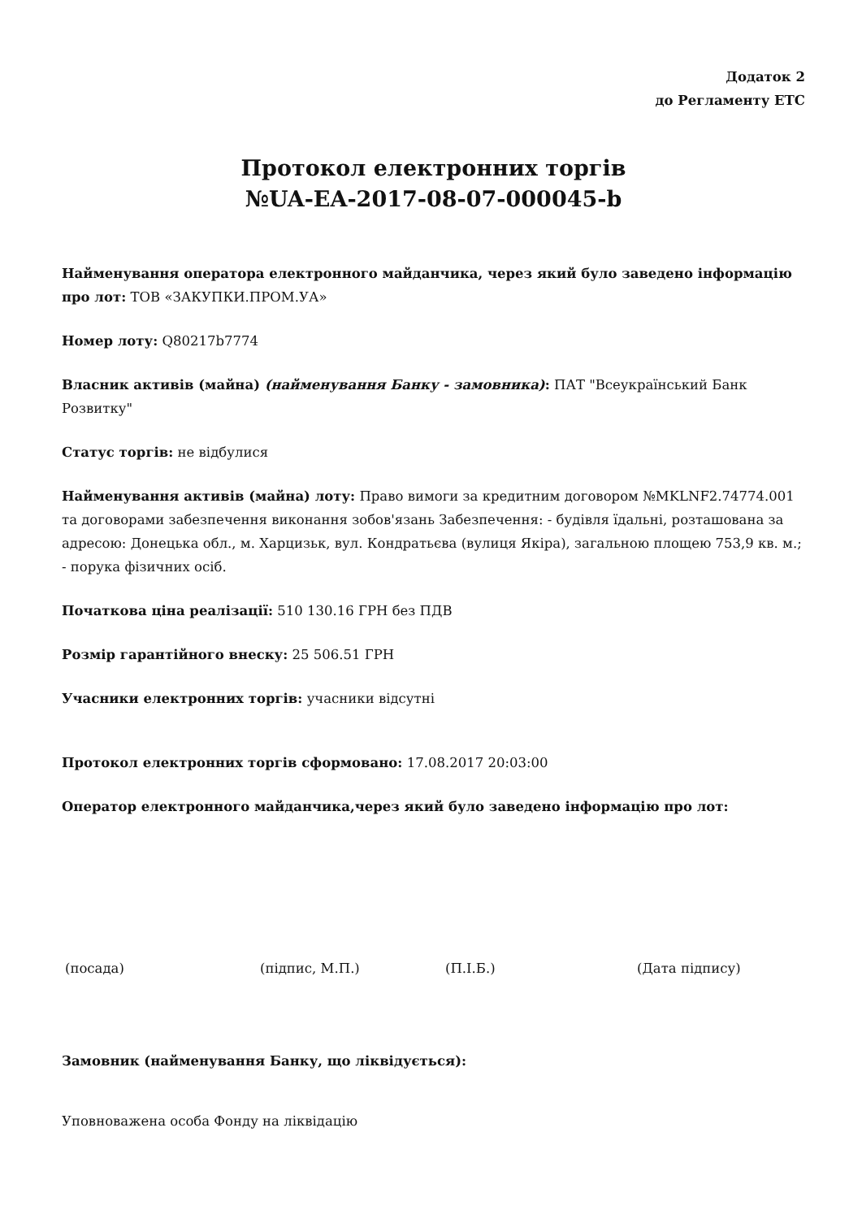Додаток 2
до Регламенту ЕТС
Протокол електронних торгів
№UA-EA-2017-08-07-000045-b
Найменування оператора електронного майданчика, через який було заведено інформацію про лот: ТОВ «ЗАКУПКИ.ПРОМ.УА»
Номер лоту: Q80217b7774
Власник активів (майна) (найменування Банку - замовника): ПАТ "Всеукраїнський Банк Розвитку"
Статус торгів: не відбулися
Найменування активів (майна) лоту: Право вимоги за кредитним договором №MKLNF2.74774.001 та договорами забезпечення виконання зобов'язань Забезпечення: - будівля їдальні, розташована за адресою: Донецька обл., м. Харцизьк, вул. Кондратьєва (вулиця Якіра), загальною площею 753,9 кв. м.; - порука фізичних осіб.
Початкова ціна реалізації: 510 130.16 ГРН без ПДВ
Розмір гарантійного внеску: 25 506.51 ГРН
Учасники електронних торгів: учасники відсутні
Протокол електронних торгів сформовано: 17.08.2017 20:03:00
Оператор електронного майданчика,через який було заведено інформацію про лот:
(посада) (підпис, М.П.) (П.І.Б.) (Дата підпису)
Замовник (найменування Банку, що ліквідується):
Уповноважена особа Фонду на ліквідацію